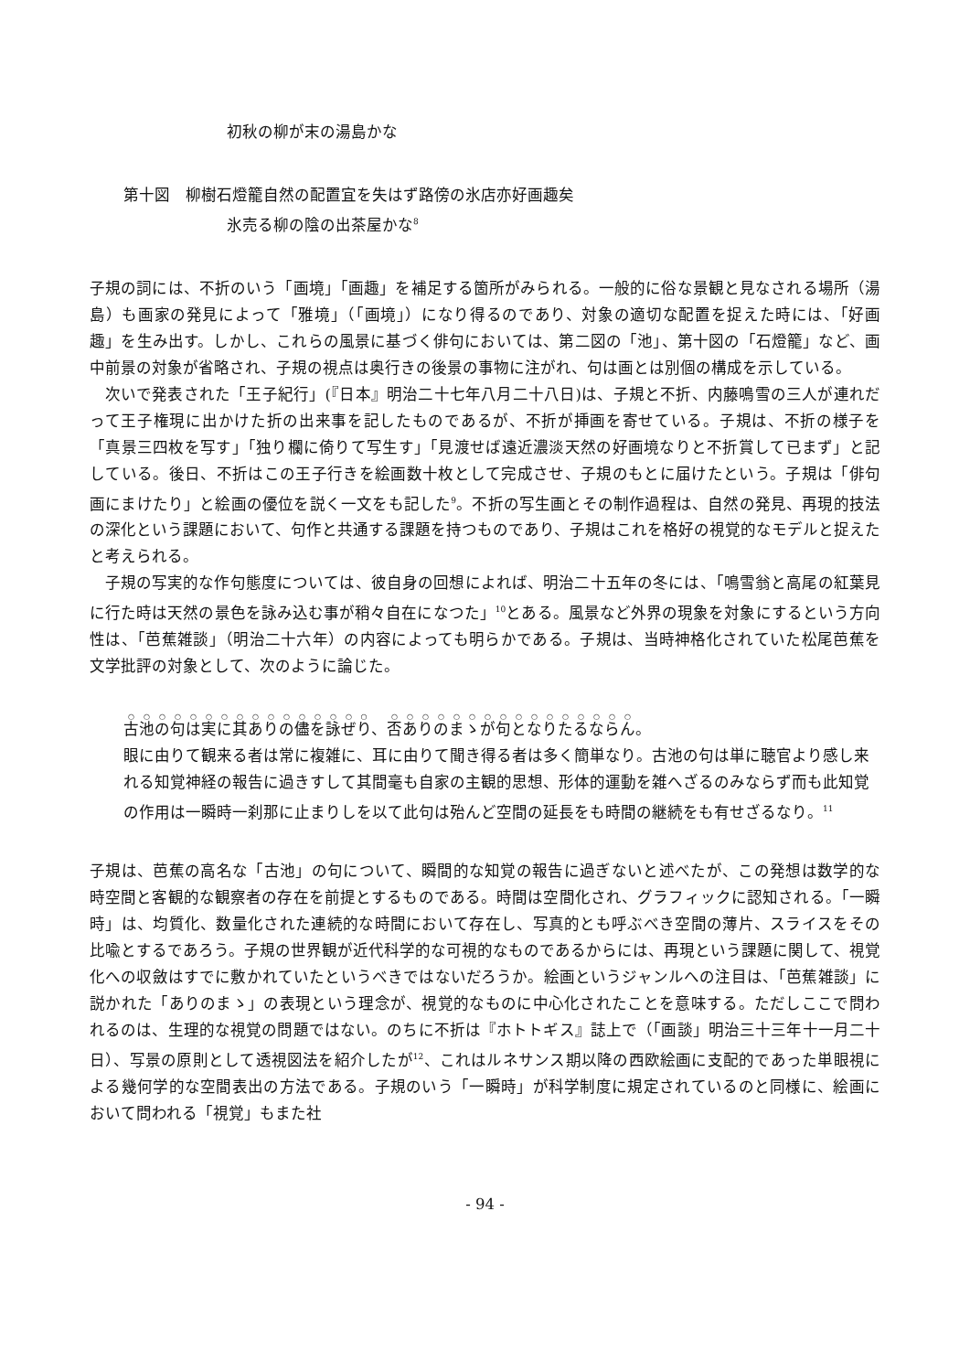初秋の柳が末の湯島かな
第十図　柳樹石燈籠自然の配置宜を失はず路傍の氷店亦好画趣矣
氷売る柳の陰の出茶屋かな<sup>8</sup>
子規の詞には、不折のいう「画境」「画趣」を補足する箇所がみられる。一般的に俗な景観と見なされる場所（湯島）も画家の発見によって「雅境」（「画境」）になり得るのであり、対象の適切な配置を捉えた時には、「好画趣」を生み出す。しかし、これらの風景に基づく俳句においては、第二図の「池」、第十図の「石燈籠」など、画中前景の対象が省略され、子規の視点は奥行きの後景の事物に注がれ、句は画とは別個の構成を示している。
次いで発表された「王子紀行」(『日本』明治二十七年八月二十八日)は、子規と不折、内藤鳴雪の三人が連れだって王子権現に出かけた折の出来事を記したものであるが、不折が挿画を寄せている。子規は、不折の様子を「真景三四枚を写す」「独り欄に倚りて写生す」「見渡せば遠近濃淡天然の好画境なりと不折賞して已まず」と記している。後日、不折はこの王子行きを絵画数十枚として完成させ、子規のもとに届けたという。子規は「俳句画にまけたり」と絵画の優位を説く一文をも記した<sup>9</sup>。不折の写生画とその制作過程は、自然の発見、再現的技法の深化という課題において、句作と共通する課題を持つものであり、子規はこれを格好の視覚的なモデルと捉えたと考えられる。
子規の写実的な作句態度については、彼自身の回想によれば、明治二十五年の冬には、「鳴雪翁と高尾の紅葉見に行た時は天然の景色を詠み込む事が稍々自在になつた」<sup>10</sup>とある。風景など外界の現象を対象にするという方向性は、「芭蕉雑談」（明治二十六年）の内容によっても明らかである。子規は、当時神格化されていた松尾芭蕉を文学批評の対象として、次のように論じた。
古池の句は実に其ありの儘を詠ぜり、否ありのまゝが句となりたるならん。
眼に由りて観来る者は常に複雑に、耳に由りて聞き得る者は多く簡単なり。古池の句は単に聴官より感し来れる知覚神経の報告に過きすして其間毫も自家の主観的思想、形体的運動を雑へざるのみならず而も此知覚の作用は一瞬時一刹那に止まりしを以て此句は殆んど空間の延長をも時間の継続をも有せざるなり。<sup>11</sup>
子規は、芭蕉の高名な「古池」の句について、瞬間的な知覚の報告に過ぎないと述べたが、この発想は数学的な時空間と客観的な観察者の存在を前提とするものである。時間は空間化され、グラフィックに認知される。「一瞬時」は、均質化、数量化された連続的な時間において存在し、写真的とも呼ぶべき空間の薄片、スライスをその比喩とするであろう。子規の世界観が近代科学的な可視的なものであるからには、再現という課題に関して、視覚化への収斂はすでに敷かれていたというべきではないだろうか。絵画というジャンルへの注目は、「芭蕉雑談」に説かれた「ありのまゝ」の表現という理念が、視覚的なものに中心化されたことを意味する。ただしここで問われるのは、生理的な視覚の問題ではない。のちに不折は『ホトトギス』誌上で（「画談」明治三十三年十一月二十日）、写景の原則として透視図法を紹介したが<sup>12</sup>、これはルネサンス期以降の西欧絵画に支配的であった単眼視による幾何学的な空間表出の方法である。子規のいう「一瞬時」が科学制度に規定されているのと同様に、絵画において問われる「視覚」もまた社
- 94 -